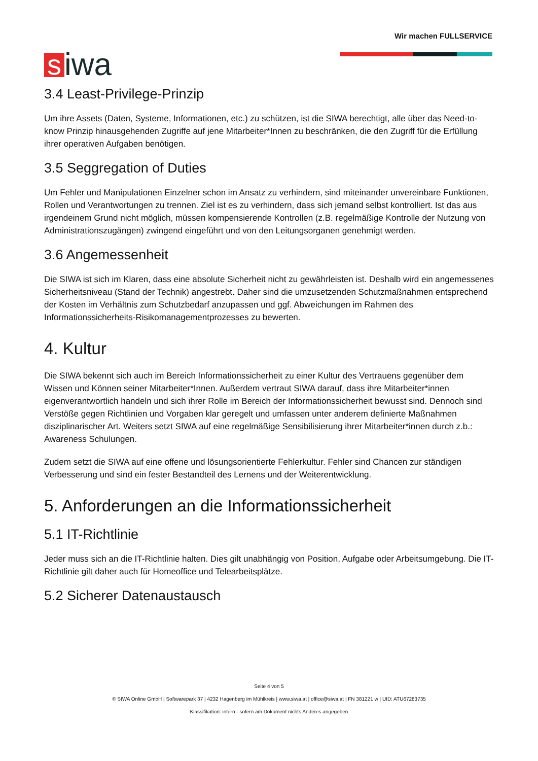siwa
Wir machen FULLSERVICE
3.4 Least-Privilege-Prinzip
Um ihre Assets (Daten, Systeme, Informationen, etc.) zu schützen, ist die SIWA berechtigt, alle über das Need-to-know Prinzip hinausgehenden Zugriffe auf jene Mitarbeiter*Innen zu beschränken, die den Zugriff für die Erfüllung ihrer operativen Aufgaben benötigen.
3.5 Seggregation of Duties
Um Fehler und Manipulationen Einzelner schon im Ansatz zu verhindern, sind miteinander unvereinbare Funktionen, Rollen und Verantwortungen zu trennen. Ziel ist es zu verhindern, dass sich jemand selbst kontrolliert. Ist das aus irgendeinem Grund nicht möglich, müssen kompensierende Kontrollen (z.B. regelmäßige Kontrolle der Nutzung von Administrationszugängen) zwingend eingeführt und von den Leitungsorganen genehmigt werden.
3.6 Angemessenheit
Die SIWA ist sich im Klaren, dass eine absolute Sicherheit nicht zu gewährleisten ist. Deshalb wird ein angemessenes Sicherheitsniveau (Stand der Technik) angestrebt. Daher sind die umzusetzenden Schutzmaßnahmen entsprechend der Kosten im Verhältnis zum Schutzbedarf anzupassen und ggf. Abweichungen im Rahmen des Informationssicherheits-Risikomanagementprozesses zu bewerten.
4. Kultur
Die SIWA bekennt sich auch im Bereich Informationssicherheit zu einer Kultur des Vertrauens gegenüber dem Wissen und Können seiner Mitarbeiter*Innen. Außerdem vertraut SIWA darauf, dass ihre Mitarbeiter*innen eigenverantwortlich handeln und sich ihrer Rolle im Bereich der Informationssicherheit bewusst sind. Dennoch sind Verstöße gegen Richtlinien und Vorgaben klar geregelt und umfassen unter anderem definierte Maßnahmen disziplinarischer Art. Weiters setzt SIWA auf eine regelmäßige Sensibilisierung ihrer Mitarbeiter*innen durch z.b.: Awareness Schulungen.
Zudem setzt die SIWA auf eine offene und lösungsorientierte Fehlerkultur. Fehler sind Chancen zur ständigen Verbesserung und sind ein fester Bestandteil des Lernens und der Weiterentwicklung.
5. Anforderungen an die Informationssicherheit
5.1 IT-Richtlinie
Jeder muss sich an die IT-Richtlinie halten. Dies gilt unabhängig von Position, Aufgabe oder Arbeitsumgebung. Die IT-Richtlinie gilt daher auch für Homeoffice und Telearbeitsplätze.
5.2 Sicherer Datenaustausch
Seite 4 von 5
© SIWA Online GmbH | Softwarepark 37 | 4232 Hagenberg im Mühlkreis | www.siwa.at | office@siwa.at | FN 381221 w | UID: ATU67283735
Klassifikation: intern - sofern am Dokument nichts Anderes angegeben